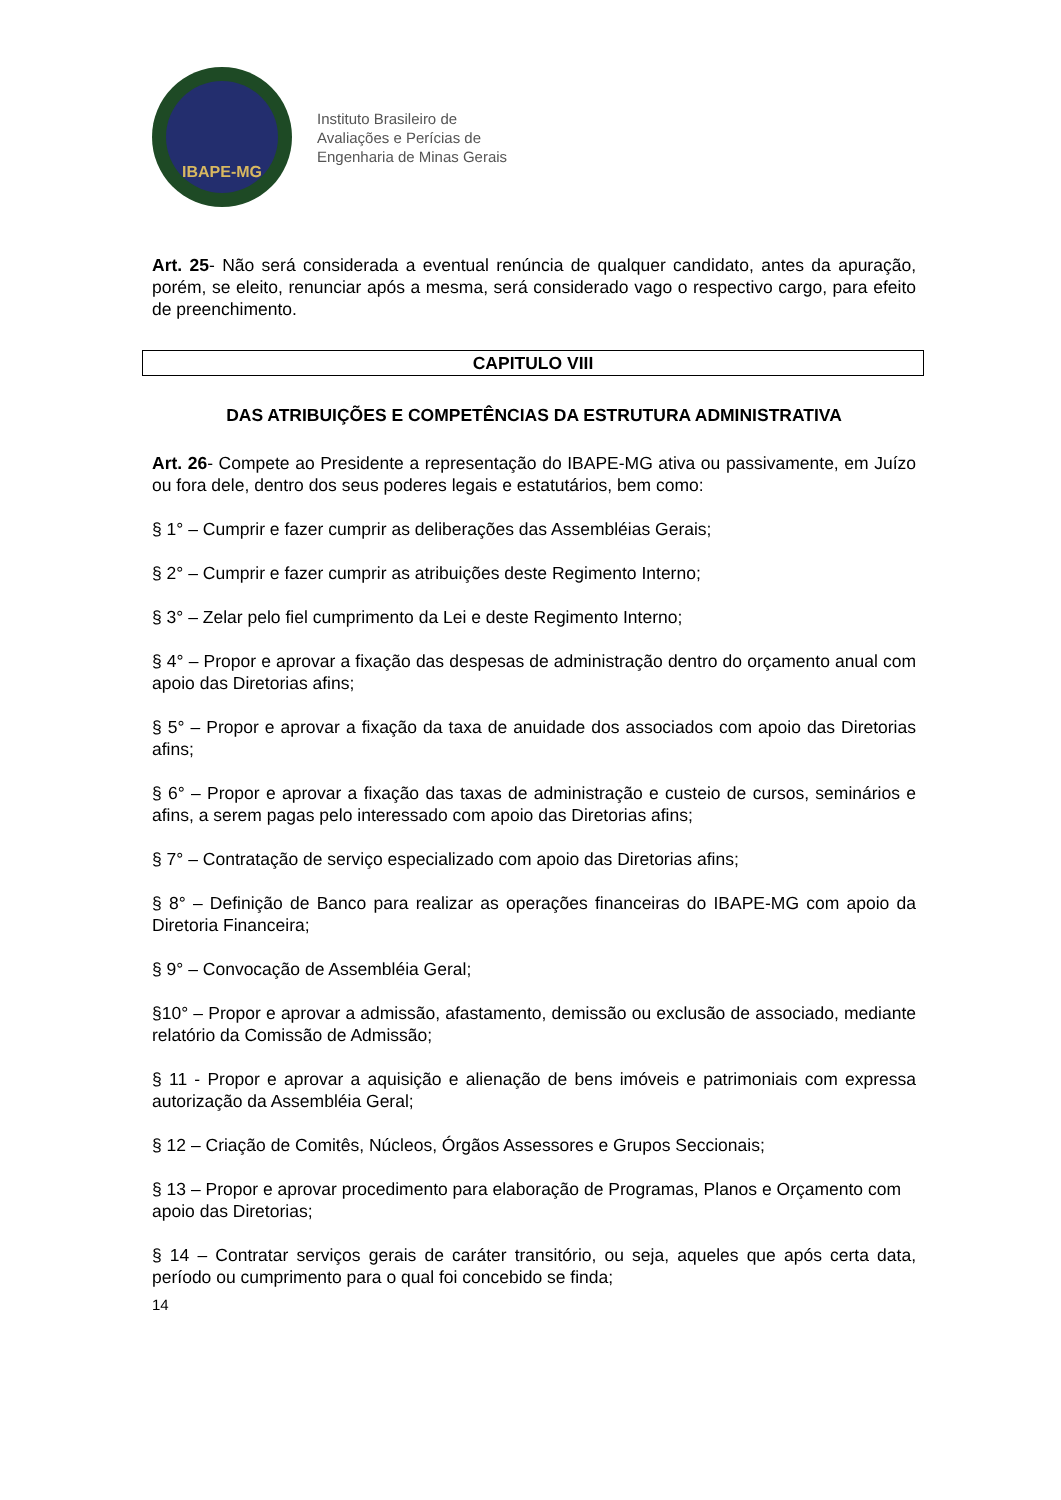IBAPE-MG
Instituto Brasileiro de
Avaliações e Perícias de
Engenharia de Minas Gerais
Art. 25- Não será considerada a eventual renúncia de qualquer candidato, antes da apuração, porém, se eleito, renunciar após a mesma, será considerado vago o respectivo cargo, para efeito de preenchimento.
CAPITULO VIII
DAS ATRIBUIÇÕES E COMPETÊNCIAS DA ESTRUTURA ADMINISTRATIVA
Art. 26- Compete ao Presidente a representação do IBAPE-MG ativa ou passivamente, em Juízo ou fora dele, dentro dos seus poderes legais e estatutários, bem como:
§ 1° – Cumprir e fazer cumprir as deliberações das Assembléias Gerais;
§ 2° – Cumprir e fazer cumprir as atribuições deste Regimento Interno;
§ 3° – Zelar pelo fiel cumprimento da Lei e deste Regimento Interno;
§ 4° – Propor e aprovar a fixação das despesas de administração dentro do orçamento anual com apoio das Diretorias afins;
§ 5° – Propor e aprovar a fixação da taxa de anuidade dos associados com apoio das Diretorias afins;
§ 6° – Propor e aprovar a fixação das taxas de administração e custeio de cursos, seminários e afins, a serem pagas pelo interessado com apoio das Diretorias afins;
§ 7° – Contratação de serviço especializado com apoio das Diretorias afins;
§ 8° – Definição de Banco para realizar as operações financeiras do IBAPE-MG com apoio da Diretoria Financeira;
§ 9° – Convocação de Assembléia Geral;
§10° – Propor e aprovar a admissão, afastamento, demissão ou exclusão de associado, mediante relatório da Comissão de Admissão;
§ 11 - Propor e aprovar a aquisição e alienação de bens imóveis e patrimoniais com expressa autorização da Assembléia Geral;
§ 12 – Criação de Comitês, Núcleos, Órgãos Assessores e Grupos Seccionais;
§ 13 – Propor e aprovar procedimento para elaboração de Programas, Planos e Orçamento com apoio das Diretorias;
§ 14 – Contratar serviços gerais de caráter transitório, ou seja, aqueles que após certa data, período ou cumprimento para o qual foi concebido se finda;
14